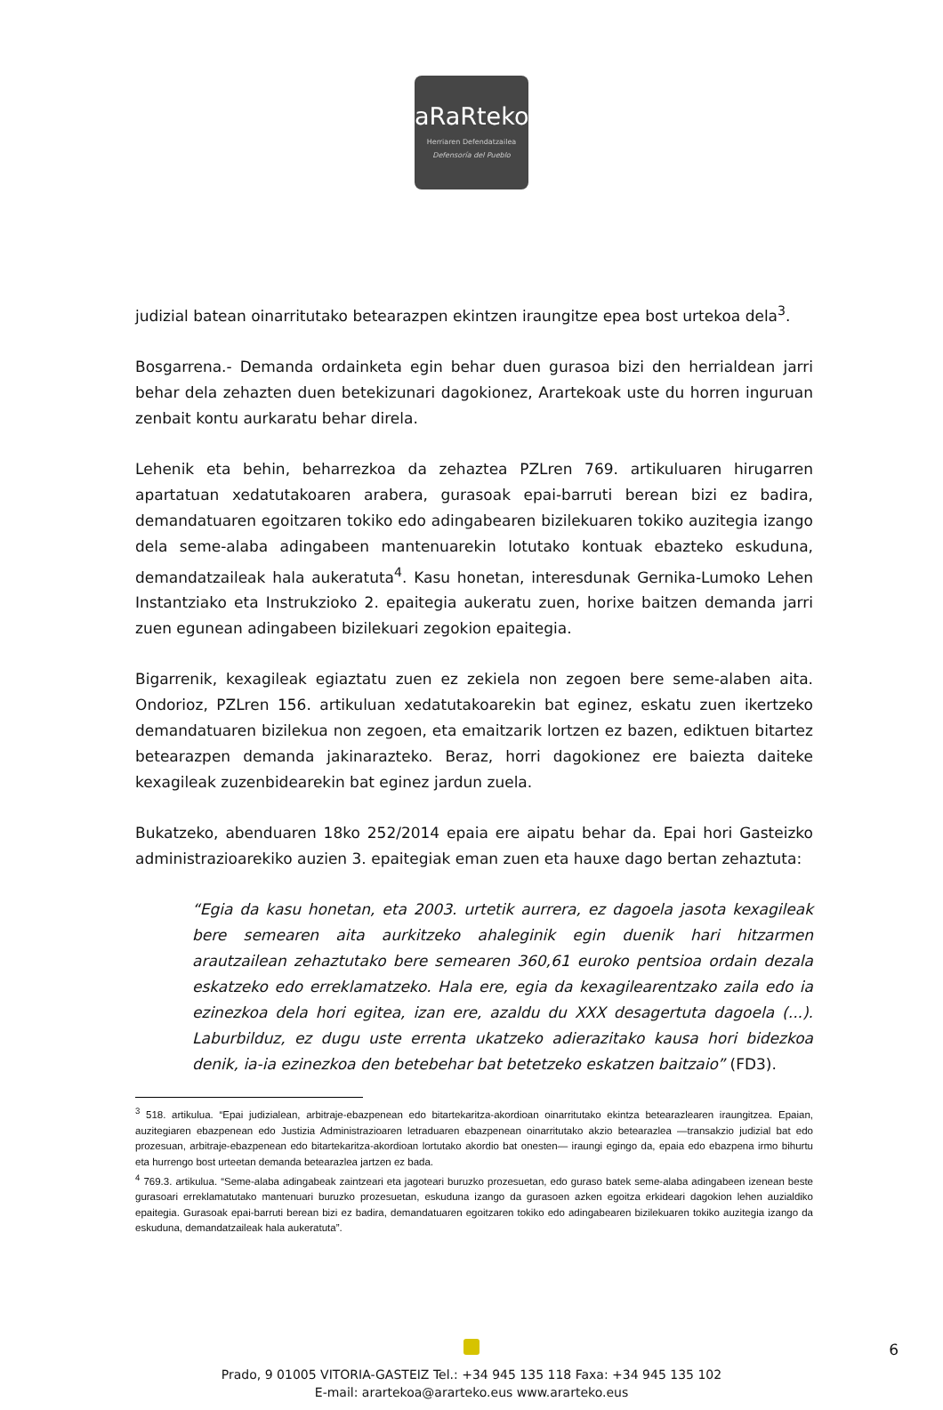aRaRteko
Herriaren Defendatzailea
Defensoría del Pueblo
judizial batean oinarritutako betearazpen ekintzen iraungitze epea bost urtekoa dela<sup>3</sup>.
Bosgarrena.- Demanda ordainketa egin behar duen gurasoa bizi den herrialdean jarri behar dela zehazten duen betekizunari dagokionez, Arartekoak uste du horren inguruan zenbait kontu aurkaratu behar direla.
Lehenik eta behin, beharrezkoa da zehaztea PZLren 769. artikuluaren hirugarren apartatuan xedatutakoaren arabera, gurasoak epai-barruti berean bizi ez badira, demandatuaren egoitzaren tokiko edo adingabearen bizilekuaren tokiko auzitegia izango dela seme-alaba adingabeen mantenuarekin lotutako kontuak ebazteko eskuduna, demandatzaileak hala aukeratuta<sup>4</sup>. Kasu honetan, interesdunak Gernika-Lumoko Lehen Instantziako eta Instrukzioko 2. epaitegia aukeratu zuen, horixe baitzen demanda jarri zuen egunean adingabeen bizilekuari zegokion epaitegia.
Bigarrenik, kexagileak egiaztatu zuen ez zekiela non zegoen bere seme-alaben aita. Ondorioz, PZLren 156. artikuluan xedatutakoarekin bat eginez, eskatu zuen ikertzeko demandatuaren bizilekua non zegoen, eta emaitzarik lortzen ez bazen, ediktuen bitartez betearazpen demanda jakinarazteko. Beraz, horri dagokionez ere baiezta daiteke kexagileak zuzenbidearekin bat eginez jardun zuela.
Bukatzeko, abenduaren 18ko 252/2014 epaia ere aipatu behar da. Epai hori Gasteizko administrazioarekiko auzien 3. epaitegiak eman zuen eta hauxe dago bertan zehaztuta:
“Egia da kasu honetan, eta 2003. urtetik aurrera, ez dagoela jasota kexagileak bere semearen aita aurkitzeko ahaleginik egin duenik hari hitzarmen arautzailean zehaztutako bere semearen 360,61 euroko pentsioa ordain dezala eskatzeko edo erreklamatzeko. Hala ere, egia da kexagilearentzako zaila edo ia ezinezkoa dela hori egitea, izan ere, azaldu du XXX desagertuta dagoela (...). Laburbilduz, ez dugu uste errenta ukatzeko adierazitako kausa hori bidezkoa denik, ia-ia ezinezkoa den betebehar bat betetzeko eskatzen baitzaio” (FD3).
<sup>3</sup> 518. artikulua. “Epai judizialean, arbitraje-ebazpenean edo bitartekaritza-akordioan oinarritutako ekintza betearazlearen iraungitzea. Epaian, auzitegiaren ebazpenean edo Justizia Administrazioaren letraduaren ebazpenean oinarritutako akzio betearazlea —transakzio judizial bat edo prozesuan, arbitraje-ebazpenean edo bitartekaritza-akordioan lortutako akordio bat onesten— iraungi egingo da, epaia edo ebazpena irmo bihurtu eta hurrengo bost urteetan demanda betearazlea jartzen ez bada.
<sup>4</sup> 769.3. artikulua. “Seme-alaba adingabeak zaintzeari eta jagoteari buruzko prozesuetan, edo guraso batek seme-alaba adingabeen izenean beste gurasoari erreklamatutako mantenuari buruzko prozesuetan, eskuduna izango da gurasoen azken egoitza erkideari dagokion lehen auzialdiko epaitegia. Gurasoak epai-barruti berean bizi ez badira, demandatuaren egoitzaren tokiko edo adingabearen bizilekuaren tokiko auzitegia izango da eskuduna, demandatzaileak hala aukeratuta”.
Prado, 9 01005 VITORIA-GASTEIZ Tel.: +34 945 135 118 Faxa: +34 945 135 102
E-mail: arartekoa@ararteko.eus www.ararteko.eus
6